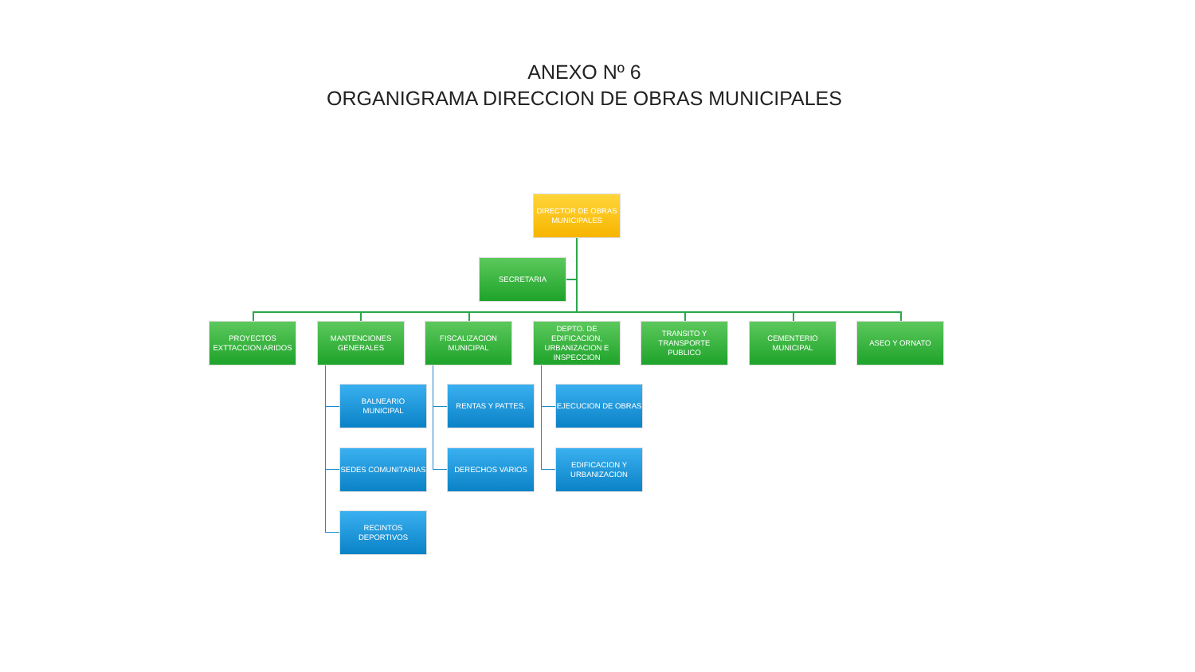ANEXO Nº 6
ORGANIGRAMA DIRECCION DE OBRAS MUNICIPALES
DIRECTOR DE OBRAS MUNICIPALES
SECRETARIA
PROYECTOS EXTTACCION ARIDOS
MANTENCIONES GENERALES
FISCALIZACION MUNICIPAL
DEPTO. DE EDIFICACION, URBANIZACION E INSPECCION
TRANSITO Y TRANSPORTE PUBLICO
CEMENTERIO MUNICIPAL
ASEO Y ORNATO
BALNEARIO MUNICIPAL
SEDES COMUNITARIAS
RECINTOS DEPORTIVOS
RENTAS Y PATTES.
DERECHOS VARIOS
EJECUCION DE OBRAS
EDIFICACION Y URBANIZACION